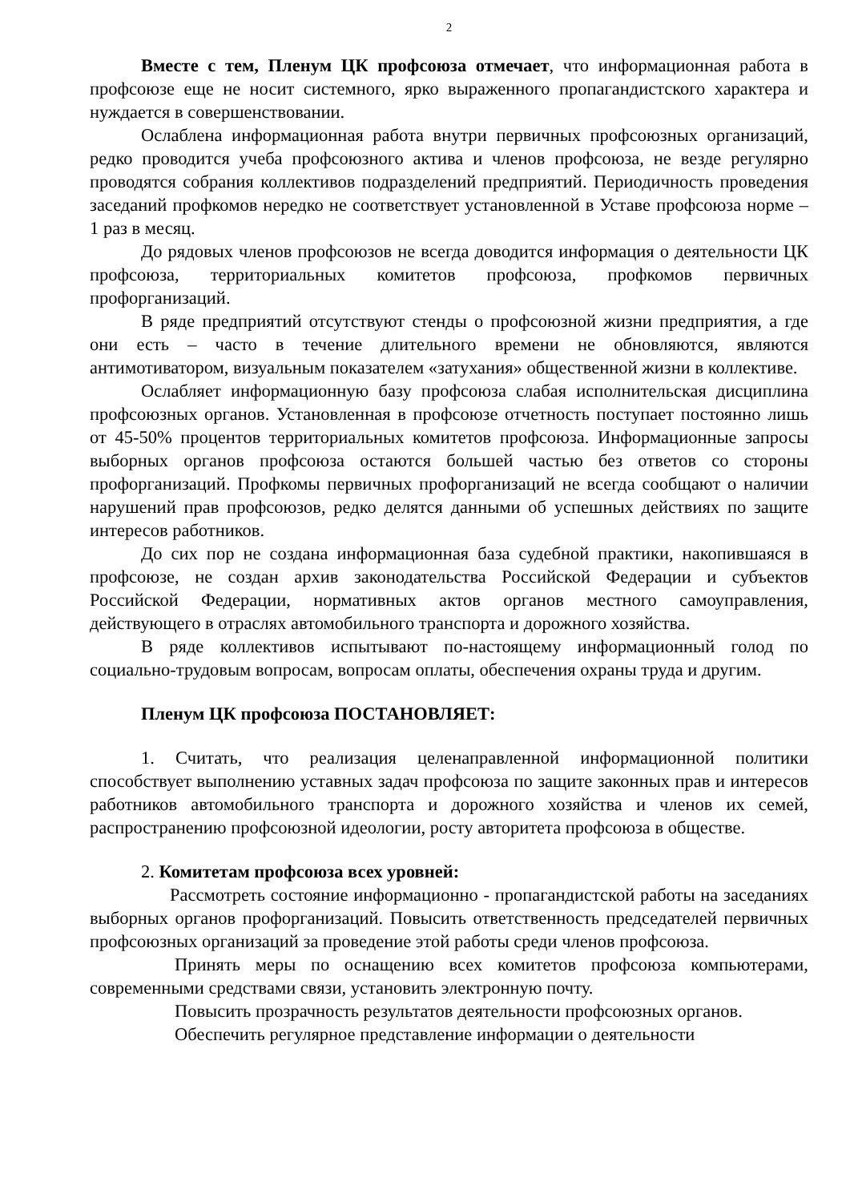2
Вместе с тем, Пленум ЦК профсоюза отмечает, что информационная работа в профсоюзе еще не носит системного, ярко выраженного пропагандистского характера и нуждается в совершенствовании.
Ослаблена информационная работа внутри первичных профсоюзных организаций, редко проводится учеба профсоюзного актива и членов профсоюза, не везде регулярно проводятся собрания коллективов подразделений предприятий. Периодичность проведения заседаний профкомов нередко не соответствует установленной в Уставе профсоюза норме – 1 раз в месяц.
До рядовых членов профсоюзов не всегда доводится информация о деятельности ЦК профсоюза, территориальных комитетов профсоюза, профкомов первичных профорганизаций.
В ряде предприятий отсутствуют стенды о профсоюзной жизни предприятия, а где они есть – часто в течение длительного времени не обновляются, являются антимотиватором, визуальным показателем «затухания» общественной жизни в коллективе.
Ослабляет информационную базу профсоюза слабая исполнительская дисциплина профсоюзных органов. Установленная в профсоюзе отчетность поступает постоянно лишь от 45-50% процентов территориальных комитетов профсоюза. Информационные запросы выборных органов профсоюза остаются большей частью без ответов со стороны профорганизаций. Профкомы первичных профорганизаций не всегда сообщают о наличии нарушений прав профсоюзов, редко делятся данными об успешных действиях по защите интересов работников.
До сих пор не создана информационная база судебной практики, накопившаяся в профсоюзе, не создан архив законодательства Российской Федерации и субъектов Российской Федерации, нормативных актов органов местного самоуправления, действующего в отраслях автомобильного транспорта и дорожного хозяйства.
В ряде коллективов испытывают по-настоящему информационный голод по социально-трудовым вопросам, вопросам оплаты, обеспечения охраны труда и другим.
Пленум ЦК профсоюза ПОСТАНОВЛЯЕТ:
1. Считать, что реализация целенаправленной информационной политики способствует выполнению уставных задач профсоюза по защите законных прав и интересов работников автомобильного транспорта и дорожного хозяйства и членов их семей, распространению профсоюзной идеологии, росту авторитета профсоюза в обществе.
2. Комитетам профсоюза всех уровней:
Рассмотреть состояние информационно - пропагандистской работы на заседаниях выборных органов профорганизаций. Повысить ответственность председателей первичных профсоюзных организаций за проведение этой работы среди членов профсоюза.
Принять меры по оснащению всех комитетов профсоюза компьютерами, современными средствами связи, установить электронную почту.
Повысить прозрачность результатов деятельности профсоюзных органов.
Обеспечить регулярное представление информации о деятельности